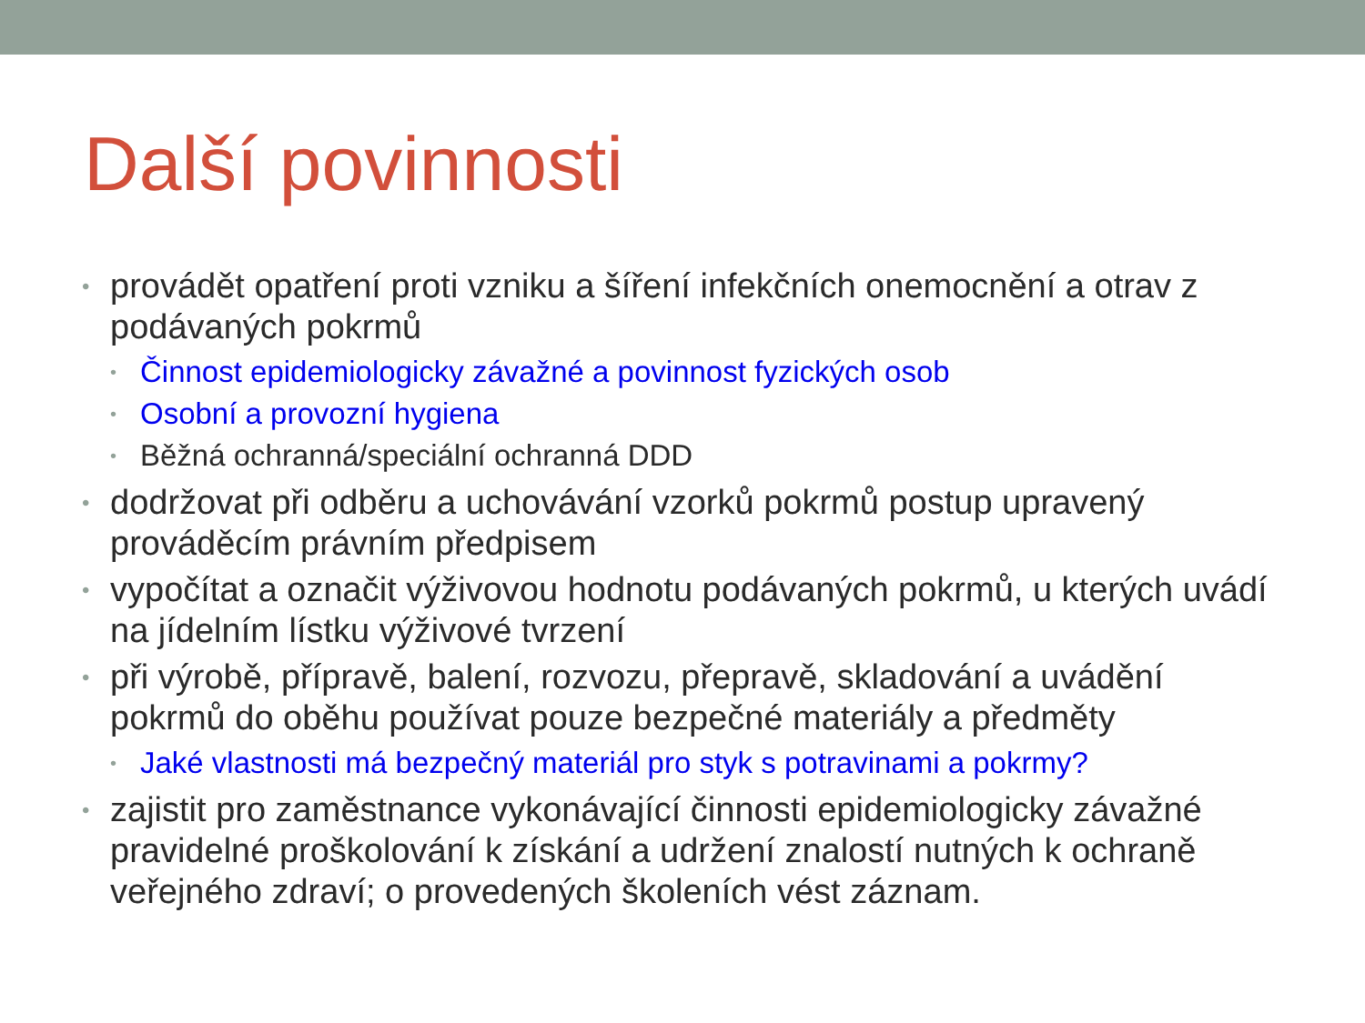Další povinnosti
• provádět opatření proti vzniku a šíření infekčních onemocnění a otrav z podávaných pokrmů
• Činnost epidemiologicky závažné a povinnost fyzických osob
• Osobní a provozní hygiena
• Běžná ochranná/speciální ochranná DDD
• dodržovat při odběru a uchovávání vzorků pokrmů postup upravený prováděcím právním předpisem
• vypočítat a označit výživovou hodnotu podávaných pokrmů, u kterých uvádí na jídelním lístku výživové tvrzení
• při výrobě, přípravě, balení, rozvozu, přepravě, skladování a uvádění pokrmů do oběhu používat pouze bezpečné materiály a předměty
• Jaké vlastnosti má bezpečný materiál pro styk s potravinami a pokrmy?
• zajistit pro zaměstnance vykonávající činnosti epidemiologicky závažné pravidelné proškolování k získání a udržení znalostí nutných k ochraně veřejného zdraví; o provedených školeních vést záznam.